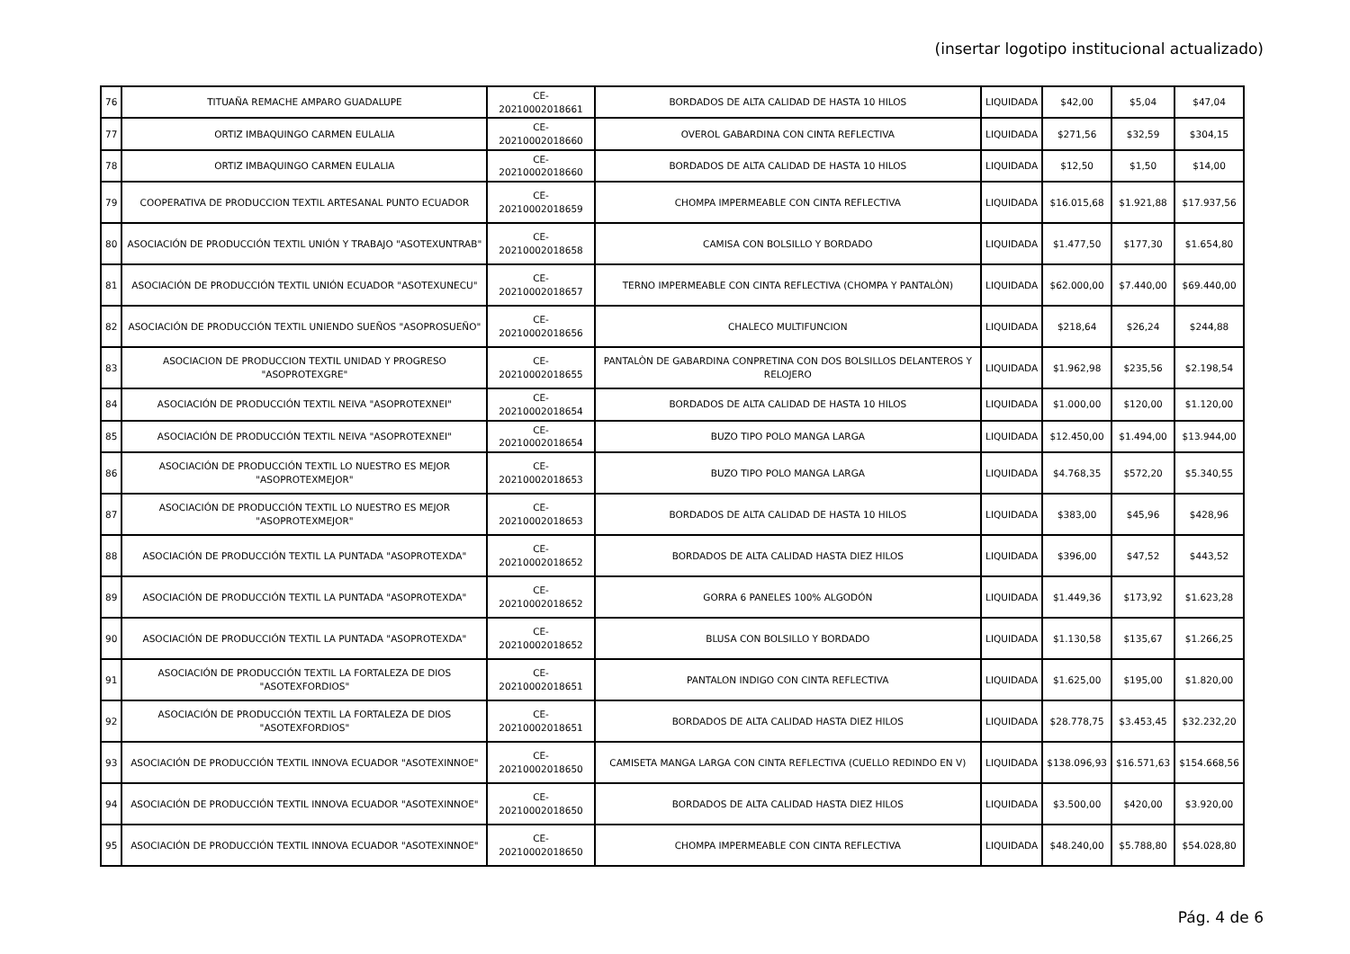(insertar logotipo institucional actualizado)
| 76 | TITUAÑA REMACHE AMPARO GUADALUPE | CE-20210002018661 | BORDADOS DE ALTA CALIDAD DE HASTA 10 HILOS | LIQUIDADA | $42,00 | $5,04 | $47,04 |
| 77 | ORTIZ IMBAQUINGO CARMEN EULALIA | CE-20210002018660 | OVEROL GABARDINA CON CINTA REFLECTIVA | LIQUIDADA | $271,56 | $32,59 | $304,15 |
| 78 | ORTIZ IMBAQUINGO CARMEN EULALIA | CE-20210002018660 | BORDADOS DE ALTA CALIDAD DE HASTA 10 HILOS | LIQUIDADA | $12,50 | $1,50 | $14,00 |
| 79 | COOPERATIVA DE PRODUCCION TEXTIL ARTESANAL PUNTO ECUADOR | CE-20210002018659 | CHOMPA IMPERMEABLE CON CINTA REFLECTIVA | LIQUIDADA | $16.015,68 | $1.921,88 | $17.937,56 |
| 80 | ASOCIACIÓN DE PRODUCCIÓN TEXTIL UNIÓN Y TRABAJO "ASOTEXUNTRAB" | CE-20210002018658 | CAMISA CON BOLSILLO Y BORDADO | LIQUIDADA | $1.477,50 | $177,30 | $1.654,80 |
| 81 | ASOCIACIÓN DE PRODUCCIÓN TEXTIL UNIÓN ECUADOR "ASOTEXUNECU" | CE-20210002018657 | TERNO IMPERMEABLE CON CINTA REFLECTIVA (CHOMPA Y PANTALÒN) | LIQUIDADA | $62.000,00 | $7.440,00 | $69.440,00 |
| 82 | ASOCIACIÓN DE PRODUCCIÓN TEXTIL UNIENDO SUEÑOS "ASOPROSUEÑO" | CE-20210002018656 | CHALECO MULTIFUNCION | LIQUIDADA | $218,64 | $26,24 | $244,88 |
| 83 | ASOCIACION DE PRODUCCION TEXTIL UNIDAD Y PROGRESO "ASOPROTEXGRE" | CE-20210002018655 | PANTALÒN DE GABARDINA CONPRETINA CON DOS BOLSILLOS DELANTEROS Y RELOJERO | LIQUIDADA | $1.962,98 | $235,56 | $2.198,54 |
| 84 | ASOCIACIÓN DE PRODUCCIÓN TEXTIL NEIVA "ASOPROTEXNEI" | CE-20210002018654 | BORDADOS DE ALTA CALIDAD DE HASTA 10 HILOS | LIQUIDADA | $1.000,00 | $120,00 | $1.120,00 |
| 85 | ASOCIACIÓN DE PRODUCCIÓN TEXTIL NEIVA "ASOPROTEXNEI" | CE-20210002018654 | BUZO TIPO POLO MANGA LARGA | LIQUIDADA | $12.450,00 | $1.494,00 | $13.944,00 |
| 86 | ASOCIACIÓN DE PRODUCCIÓN TEXTIL LO NUESTRO ES MEJOR "ASOPROTEXMEJOR" | CE-20210002018653 | BUZO TIPO POLO MANGA LARGA | LIQUIDADA | $4.768,35 | $572,20 | $5.340,55 |
| 87 | ASOCIACIÓN DE PRODUCCIÓN TEXTIL LO NUESTRO ES MEJOR "ASOPROTEXMEJOR" | CE-20210002018653 | BORDADOS DE ALTA CALIDAD DE HASTA 10 HILOS | LIQUIDADA | $383,00 | $45,96 | $428,96 |
| 88 | ASOCIACIÓN DE PRODUCCIÓN TEXTIL LA PUNTADA "ASOPROTEXDA" | CE-20210002018652 | BORDADOS DE ALTA CALIDAD HASTA DIEZ HILOS | LIQUIDADA | $396,00 | $47,52 | $443,52 |
| 89 | ASOCIACIÓN DE PRODUCCIÓN TEXTIL LA PUNTADA "ASOPROTEXDA" | CE-20210002018652 | GORRA 6 PANELES 100% ALGODÓN | LIQUIDADA | $1.449,36 | $173,92 | $1.623,28 |
| 90 | ASOCIACIÓN DE PRODUCCIÓN TEXTIL LA PUNTADA "ASOPROTEXDA" | CE-20210002018652 | BLUSA CON BOLSILLO Y BORDADO | LIQUIDADA | $1.130,58 | $135,67 | $1.266,25 |
| 91 | ASOCIACIÓN DE PRODUCCIÓN TEXTIL LA FORTALEZA DE DIOS "ASOTEXFORDIOS" | CE-20210002018651 | PANTALON INDIGO CON CINTA REFLECTIVA | LIQUIDADA | $1.625,00 | $195,00 | $1.820,00 |
| 92 | ASOCIACIÓN DE PRODUCCIÓN TEXTIL LA FORTALEZA DE DIOS "ASOTEXFORDIOS" | CE-20210002018651 | BORDADOS DE ALTA CALIDAD HASTA DIEZ HILOS | LIQUIDADA | $28.778,75 | $3.453,45 | $32.232,20 |
| 93 | ASOCIACIÓN DE PRODUCCIÓN TEXTIL INNOVA ECUADOR "ASOTEXINNOE" | CE-20210002018650 | CAMISETA MANGA LARGA CON CINTA REFLECTIVA (CUELLO REDINDO EN V) | LIQUIDADA | $138.096,93 | $16.571,63 | $154.668,56 |
| 94 | ASOCIACIÓN DE PRODUCCIÓN TEXTIL INNOVA ECUADOR "ASOTEXINNOE" | CE-20210002018650 | BORDADOS DE ALTA CALIDAD HASTA DIEZ HILOS | LIQUIDADA | $3.500,00 | $420,00 | $3.920,00 |
| 95 | ASOCIACIÓN DE PRODUCCIÓN TEXTIL INNOVA ECUADOR "ASOTEXINNOE" | CE-20210002018650 | CHOMPA IMPERMEABLE CON CINTA REFLECTIVA | LIQUIDADA | $48.240,00 | $5.788,80 | $54.028,80 |
Pág. 4 de 6